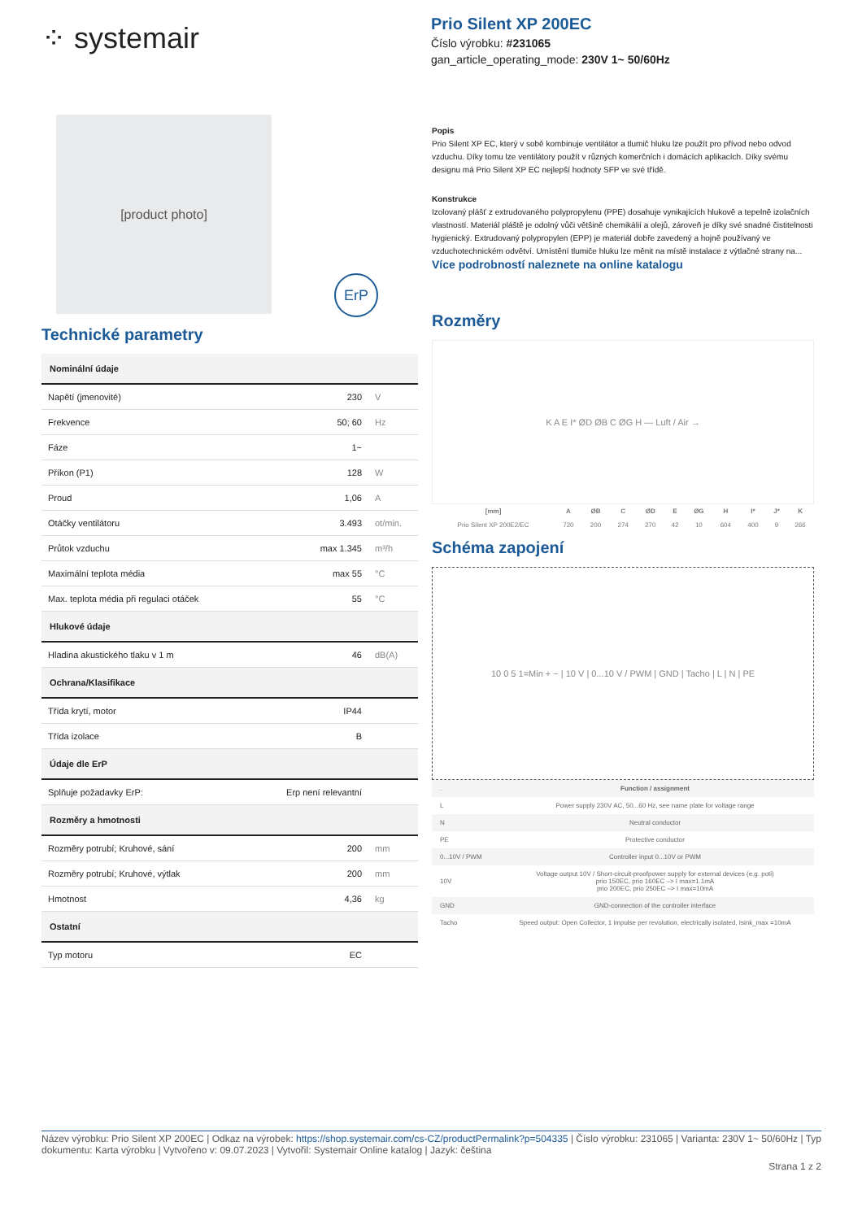⁘ systemair
Prio Silent XP 200EC
Číslo výrobku: #231065
gan_article_operating_mode: 230V 1~ 50/60Hz
[product photo]
ErP
Technické parametry
| Nominální údaje | | |
| --- | --- | --- |
| Napětí (jmenovité) | 230 | V |
| Frekvence | 50; 60 | Hz |
| Fáze | 1~ | |
| Příkon (P1) | 128 | W |
| Proud | 1,06 | A |
| Otáčky ventilátoru | 3.493 | ot/min. |
| Průtok vzduchu | max 1.345 | m³/h |
| Maximální teplota média | max 55 | °C |
| Max. teplota média při regulaci otáček | 55 | °C |
| Hlukové údaje | | |
| Hladina akustického tlaku v 1 m | 46 | dB(A) |
| Ochrana/Klasifikace | | |
| Třída krytí, motor | IP44 | |
| Třída izolace | B | |
| Údaje dle ErP | | |
| Splňuje požadavky ErP: | Erp není relevantní | |
| Rozměry a hmotnosti | | |
| Rozměry potrubí; Kruhové, sání | 200 | mm |
| Rozměry potrubí; Kruhové, výtlak | 200 | mm |
| Hmotnost | 4,36 | kg |
| Ostatní | | |
| Typ motoru | EC | |
Popis
Prio Silent XP EC, který v sobě kombinuje ventilátor a tlumič hluku lze použít pro přívod nebo odvod vzduchu. Díky tomu lze ventilátory použít v různých komerčních i domácích aplikacích. Díky svému designu má Prio Silent XP EC nejlepší hodnoty SFP ve své třídě.
Konstrukce
Izolovaný plášť z extrudovaného polypropylenu (PPE) dosahuje vynikajících hlukově a tepelně izolačních vlastností. Materiál pláště je odolný vůči většině chemikálií a olejů, zároveň je díky své snadné čistitelnosti hygienický. Extrudovaný polypropylen (EPP) je materiál dobře zavedený a hojně používaný ve vzduchotechnickém odvětví. Umístění tlumiče hluku lze měnit na místě instalace z výtlačné strany na...
Více podrobností naleznete na online katalogu
Rozměry
K A E I* ØD ØB C ØG H — Luft / Air →
| [mm] | A | ØB | C | ØD | E | ØG | H | I* | J* | K |
| --- | --- | --- | --- | --- | --- | --- | --- | --- | --- | --- |
| Prio Silent XP 200E2/EC | 720 | 200 | 274 | 270 | 42 | 10 | 604 | 400 | 9 | 266 |
Schéma zapojení
10 0 5 1=Min + − | 10 V | 0...10 V / PWM | GND | Tacho | L | N | PE
| . | Function / assignment |
| L | Power supply 230V AC, 50...60 Hz, see name plate for voltage range |
| N | Neutral conductor |
| PE | Protective conductor |
| 0...10V / PWM | Controller input 0...10V or PWM |
| 10V | Voltage output 10V / Short-circuit-proofpower supply for external devices (e.g. poti) prio 150EC, prio 160EC –> I max=1.1mA prio 200EC, prio 250EC –> I max=10mA |
| GND | GND-connection of the controller interface |
| Tacho | Speed output: Open Collector, 1 impulse per revolution, electrically isolated, Isink_max =10mA |
Název výrobku: Prio Silent XP 200EC | Odkaz na výrobek: https://shop.systemair.com/cs-CZ/productPermalink?p=504335 | Číslo výrobku: 231065 | Varianta: 230V 1~ 50/60Hz | Typ dokumentu: Karta výrobku | Vytvořeno v: 09.07.2023 | Vytvořil: Systemair Online katalog | Jazyk: čeština
Strana 1 z 2